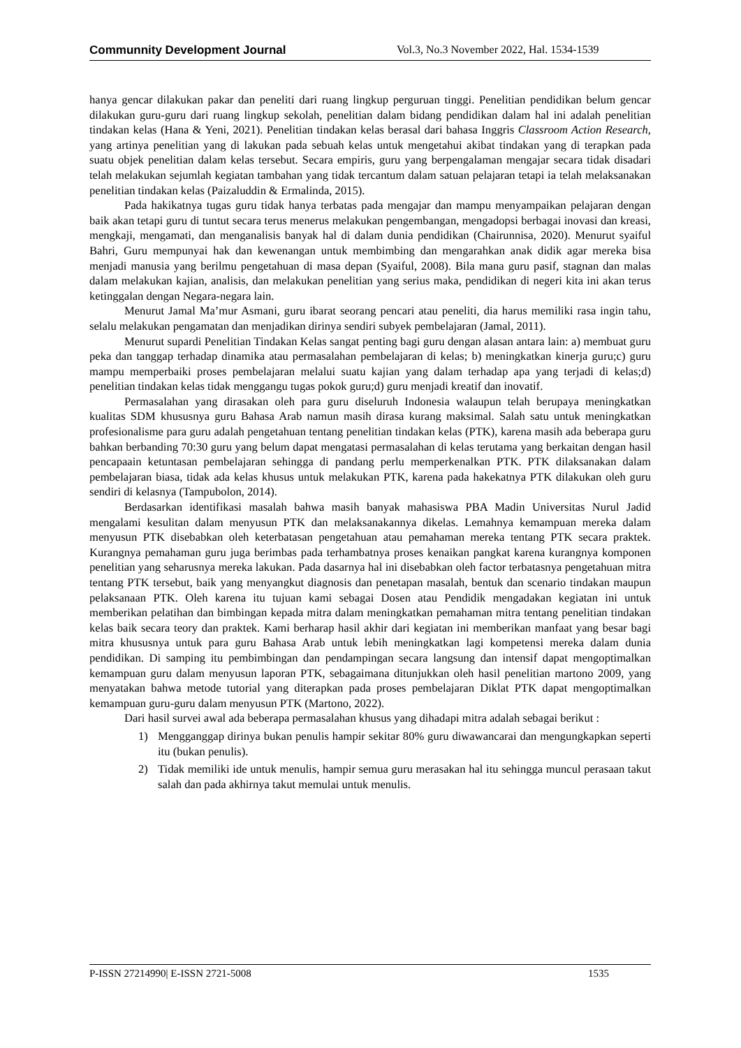Communnity Development Journal Vol.3, No.3 November 2022, Hal. 1534-1539
hanya gencar dilakukan pakar dan peneliti dari ruang lingkup perguruan tinggi. Penelitian pendidikan belum gencar dilakukan guru-guru dari ruang lingkup sekolah, penelitian dalam bidang pendidikan dalam hal ini adalah penelitian tindakan kelas (Hana & Yeni, 2021). Penelitian tindakan kelas berasal dari bahasa Inggris Classroom Action Research, yang artinya penelitian yang di lakukan pada sebuah kelas untuk mengetahui akibat tindakan yang di terapkan pada suatu objek penelitian dalam kelas tersebut. Secara empiris, guru yang berpengalaman mengajar secara tidak disadari telah melakukan sejumlah kegiatan tambahan yang tidak tercantum dalam satuan pelajaran tetapi ia telah melaksanakan penelitian tindakan kelas (Paizaluddin & Ermalinda, 2015).
Pada hakikatnya tugas guru tidak hanya terbatas pada mengajar dan mampu menyampaikan pelajaran dengan baik akan tetapi guru di tuntut secara terus menerus melakukan pengembangan, mengadopsi berbagai inovasi dan kreasi, mengkaji, mengamati, dan menganalisis banyak hal di dalam dunia pendidikan (Chairunnisa, 2020). Menurut syaiful Bahri, Guru mempunyai hak dan kewenangan untuk membimbing dan mengarahkan anak didik agar mereka bisa menjadi manusia yang berilmu pengetahuan di masa depan (Syaiful, 2008). Bila mana guru pasif, stagnan dan malas dalam melakukan kajian, analisis, dan melakukan penelitian yang serius maka, pendidikan di negeri kita ini akan terus ketinggalan dengan Negara-negara lain.
Menurut Jamal Ma’mur Asmani, guru ibarat seorang pencari atau peneliti, dia harus memiliki rasa ingin tahu, selalu melakukan pengamatan dan menjadikan dirinya sendiri subyek pembelajaran (Jamal, 2011).
Menurut supardi Penelitian Tindakan Kelas sangat penting bagi guru dengan alasan antara lain: a) membuat guru peka dan tanggap terhadap dinamika atau permasalahan pembelajaran di kelas; b) meningkatkan kinerja guru;c) guru mampu memperbaiki proses pembelajaran melalui suatu kajian yang dalam terhadap apa yang terjadi di kelas;d) penelitian tindakan kelas tidak menggangu tugas pokok guru;d) guru menjadi kreatif dan inovatif.
Permasalahan yang dirasakan oleh para guru diseluruh Indonesia walaupun telah berupaya meningkatkan kualitas SDM khususnya guru Bahasa Arab namun masih dirasa kurang maksimal. Salah satu untuk meningkatkan profesionalisme para guru adalah pengetahuan tentang penelitian tindakan kelas (PTK), karena masih ada beberapa guru bahkan berbanding 70:30 guru yang belum dapat mengatasi permasalahan di kelas terutama yang berkaitan dengan hasil pencapaain ketuntasan pembelajaran sehingga di pandang perlu memperkenalkan PTK. PTK dilaksanakan dalam pembelajaran biasa, tidak ada kelas khusus untuk melakukan PTK, karena pada hakekatnya PTK dilakukan oleh guru sendiri di kelasnya (Tampubolon, 2014).
Berdasarkan identifikasi masalah bahwa masih banyak mahasiswa PBA Madin Universitas Nurul Jadid mengalami kesulitan dalam menyusun PTK dan melaksanakannya dikelas. Lemahnya kemampuan mereka dalam menyusun PTK disebabkan oleh keterbatasan pengetahuan atau pemahaman mereka tentang PTK secara praktek. Kurangnya pemahaman guru juga berimbas pada terhambatnya proses kenaikan pangkat karena kurangnya komponen penelitian yang seharusnya mereka lakukan. Pada dasarnya hal ini disebabkan oleh factor terbatasnya pengetahuan mitra tentang PTK tersebut, baik yang menyangkut diagnosis dan penetapan masalah, bentuk dan scenario tindakan maupun pelaksanaan PTK. Oleh karena itu tujuan kami sebagai Dosen atau Pendidik mengadakan kegiatan ini untuk memberikan pelatihan dan bimbingan kepada mitra dalam meningkatkan pemahaman mitra tentang penelitian tindakan kelas baik secara teory dan praktek. Kami berharap hasil akhir dari kegiatan ini memberikan manfaat yang besar bagi mitra khususnya untuk para guru Bahasa Arab untuk lebih meningkatkan lagi kompetensi mereka dalam dunia pendidikan. Di samping itu pembimbingan dan pendampingan secara langsung dan intensif dapat mengoptimalkan kemampuan guru dalam menyusun laporan PTK, sebagaimana ditunjukkan oleh hasil penelitian martono 2009, yang menyatakan bahwa metode tutorial yang diterapkan pada proses pembelajaran Diklat PTK dapat mengoptimalkan kemampuan guru-guru dalam menyusun PTK (Martono, 2022).
Dari hasil survei awal ada beberapa permasalahan khusus yang dihadapi mitra adalah sebagai berikut :
1) Mengganggap dirinya bukan penulis hampir sekitar 80% guru diwawancarai dan mengungkapkan seperti itu (bukan penulis).
2) Tidak memiliki ide untuk menulis, hampir semua guru merasakan hal itu sehingga muncul perasaan takut salah dan pada akhirnya takut memulai untuk menulis.
P-ISSN 27214990| E-ISSN 2721-5008 1535